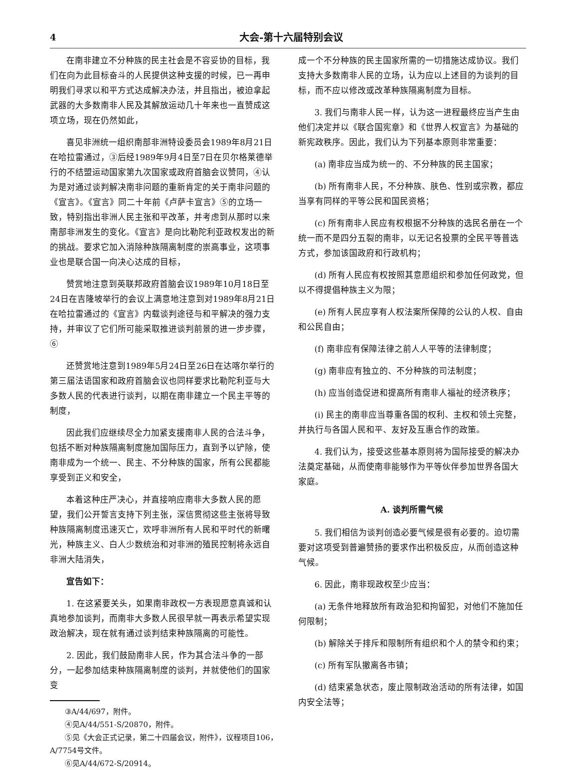4 大会-第十六届特别会议
在南非建立不分种族的民主社会是不容妥协的目标，我们在向为此目标奋斗的人民提供这种支援的时候，已一再申明我们寻求以和平方式达成解决办法，并且指出，被迫拿起武器的大多数南非人民及其解放运动几十年来也一直赞成这项立场，现在仍然如此，
喜见非洲统一组织南部非洲特设委员会1989年8月21日在哈拉雷通过，③后经1989年9月4日至7日在贝尔格莱德举行的不结盟运动国家第九次国家或政府首脑会议赞同，④认为是对通过谈判解决南非问题的重新肯定的关于南非问题的《宣言》。《宣言》同二十年前《卢萨卡宣言》⑤的立场一致，特别指出非洲人民主张和平改革，并考虑到从那时以来南部非洲发生的变化。《宣言》是向比勒陀利亚政权发出的新的挑战。要求它加入消除种族隔离制度的崇高事业，这项事业也是联合国一向决心达成的目标，
赞赏地注意到英联邦政府首脑会议1989年10月18日至24日在吉隆坡举行的会议上满意地注意到对1989年8月21日在哈拉雷通过的《宣言》内载谈判途径与和平解决的强力支持，并审议了它们所可能采取推进谈判前景的进一步步骤，⑥
还赞赏地注意到1989年5月24日至26日在达喀尔举行的第三届法语国家和政府首脑会议也同样要求比勒陀利亚与大多数人民的代表进行谈判，以期在南非建立一个民主平等的制度，
因此我们应继续尽全力加紧支援南非人民的合法斗争，包括不断对种族隔离制度施加国际压力，直到予以铲除，使南非成为一个统一、民主、不分种族的国家，所有公民都能享受到正义和安全，
本着这种庄严决心，并直接响应南非大多数人民的愿望，我们公开誓言支持下列主张，深信贯彻这些主张将导致种族隔离制度迅速灭亡，欢呼非洲所有人民和平时代的新曙光，种族主义、白人少数统治和对非洲的殖民控制将永远自非洲大陆消失，
宣告如下：
1. 在这紧要关头，如果南非政权一方表现愿意真诚和认真地参加谈判，而南非大多数人民很早就一再表示希望实现政治解决，现在就有通过谈判结束种族隔离的可能性。
2. 因此，我们鼓励南非人民，作为其合法斗争的一部分，一起参加结束种族隔离制度的谈判，并就使他们的国家变
③A/44/697，附件。
④见A/44/551-S/20870，附件。
⑤见《大会正式记录，第二十四届会议，附件》，议程项目106，A/7754号文件。
⑥见A/44/672-S/20914。
成一个不分种族的民主国家所需的一切措施达成协议。我们支持大多数南非人民的立场，认为应以上述目的为谈判的目标，而不应以修改或改革种族隔离制度为目标。
3. 我们与南非人民一样，认为这一进程最终应当产生由他们决定并以《联合国宪章》和《世界人权宣言》为基础的新宪政秩序。因此，我们认为下列基本原则非常重要：
(a) 南非应当成为统一的、不分种族的民主国家；
(b) 所有南非人民，不分种族、肤色、性别或宗教，都应当享有同样的平等公民和国民资格；
(c) 所有南非人民应有权根据不分种族的选民名册在一个统一而不是四分五裂的南非，以无记名投票的全民平等普选方式，参加该国政府和行政机构；
(d) 所有人民应有权按照其意愿组织和参加任何政党，但以不得提倡种族主义为限；
(e) 所有人民应享有人权法案所保障的公认的人权、自由和公民自由；
(f) 南非应有保障法律之前人人平等的法律制度；
(g) 南非应有独立的、不分种族的司法制度；
(h) 应当创造促进和提高所有南非人福祉的经济秩序；
(i) 民主的南非应当尊重各国的权利、主权和领土完整，并执行与各国人民和平、友好及互惠合作的政策。
4. 我们认为，接受这些基本原则将为国际接受的解决办法奠定基础，从而使南非能够作为平等伙伴参加世界各国大家庭。
A. 谈判所需气候
5. 我们相信为谈判创造必要气候是很有必要的。迫切需要对这项受到普遍赞扬的要求作出积极反应，从而创造这种气候。
6. 因此，南非现政权至少应当：
(a) 无条件地释放所有政治犯和拘留犯，对他们不施加任何限制；
(b) 解除关于排斥和限制所有组织和个人的禁令和约束；
(c) 所有军队撤离各市镇；
(d) 结束紧急状态，废止限制政治活动的所有法律，如国内安全法等；